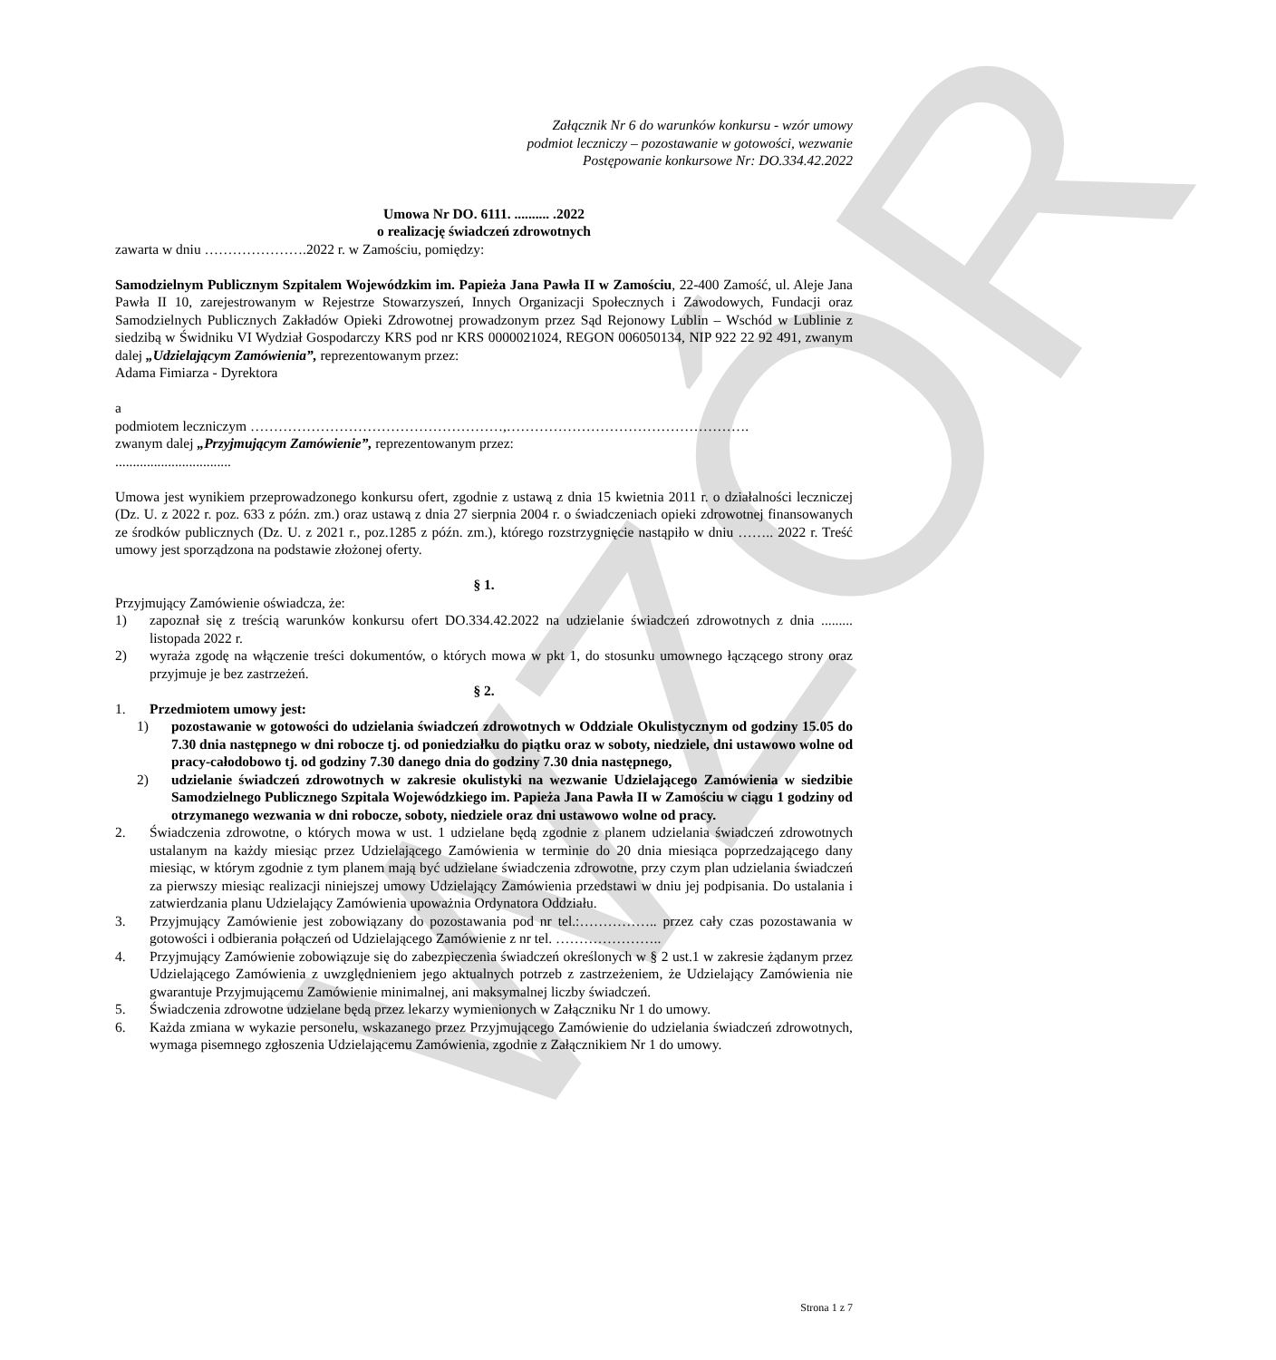WZÓR
Załącznik Nr 6 do warunków konkursu - wzór umowy
podmiot leczniczy – pozostawanie w gotowości, wezwanie
Postępowanie konkursowe Nr: DO.334.42.2022
Umowa Nr DO. 6111. .......... .2022
o realizację świadczeń zdrowotnych
zawarta w dniu ………………….2022 r. w Zamościu, pomiędzy:
Samodzielnym Publicznym Szpitalem Wojewódzkim im. Papieża Jana Pawła II w Zamościu, 22-400 Zamość, ul. Aleje Jana Pawła II 10, zarejestrowanym w Rejestrze Stowarzyszeń, Innych Organizacji Społecznych i Zawodowych, Fundacji oraz Samodzielnych Publicznych Zakładów Opieki Zdrowotnej prowadzonym przez Sąd Rejonowy Lublin – Wschód w Lublinie z siedzibą w Świdniku VI Wydział Gospodarczy KRS pod nr KRS 0000021024, REGON 006050134, NIP 922 22 92 491, zwanym dalej „Udzielającym Zamówienia”, reprezentowanym przez:
Adama Fimiarza - Dyrektora
a
podmiotem leczniczym ………………………………………………,…………………………………………….
zwanym dalej „Przyjmującym Zamówienie”, reprezentowanym przez:
.................................
Umowa jest wynikiem przeprowadzonego konkursu ofert, zgodnie z ustawą z dnia 15 kwietnia 2011 r. o działalności leczniczej (Dz. U. z 2022 r. poz. 633 z późn. zm.) oraz ustawą z dnia 27 sierpnia 2004 r. o świadczeniach opieki zdrowotnej finansowanych ze środków publicznych (Dz. U. z 2021 r., poz.1285 z późn. zm.), którego rozstrzygnięcie nastąpiło w dniu …….. 2022 r. Treść umowy jest sporządzona na podstawie złożonej oferty.
§ 1.
Przyjmujący Zamówienie oświadcza, że:
1) zapoznał się z treścią warunków konkursu ofert DO.334.42.2022 na udzielanie świadczeń zdrowotnych z dnia ......... listopada 2022 r.
2) wyraża zgodę na włączenie treści dokumentów, o których mowa w pkt 1, do stosunku umownego łączącego strony oraz przyjmuje je bez zastrzeżeń.
§ 2.
1. Przedmiotem umowy jest:
1) pozostawanie w gotowości do udzielania świadczeń zdrowotnych w Oddziale Okulistycznym od godziny 15.05 do 7.30 dnia następnego w dni robocze tj. od poniedziałku do piątku oraz w soboty, niedziele, dni ustawowo wolne od pracy-całodobowo tj. od godziny 7.30 danego dnia do godziny 7.30 dnia następnego,
2) udzielanie świadczeń zdrowotnych w zakresie okulistyki na wezwanie Udzielającego Zamówienia w siedzibie Samodzielnego Publicznego Szpitala Wojewódzkiego im. Papieża Jana Pawła II w Zamościu w ciągu 1 godziny od otrzymanego wezwania w dni robocze, soboty, niedziele oraz dni ustawowo wolne od pracy.
2. Świadczenia zdrowotne, o których mowa w ust. 1 udzielane będą zgodnie z planem udzielania świadczeń zdrowotnych ustalanym na każdy miesiąc przez Udzielającego Zamówienia w terminie do 20 dnia miesiąca poprzedzającego dany miesiąc, w którym zgodnie z tym planem mają być udzielane świadczenia zdrowotne, przy czym plan udzielania świadczeń za pierwszy miesiąc realizacji niniejszej umowy Udzielający Zamówienia przedstawi w dniu jej podpisania. Do ustalania i zatwierdzania planu Udzielający Zamówienia upoważnia Ordynatora Oddziału.
3. Przyjmujący Zamówienie jest zobowiązany do pozostawania pod nr tel.:…………….. przez cały czas pozostawania w gotowości i odbierania połączeń od Udzielającego Zamówienie z nr tel. …………………..
4. Przyjmujący Zamówienie zobowiązuje się do zabezpieczenia świadczeń określonych w § 2 ust.1 w zakresie żądanym przez Udzielającego Zamówienia z uwzględnieniem jego aktualnych potrzeb z zastrzeżeniem, że Udzielający Zamówienia nie gwarantuje Przyjmującemu Zamówienie minimalnej, ani maksymalnej liczby świadczeń.
5. Świadczenia zdrowotne udzielane będą przez lekarzy wymienionych w Załączniku Nr 1 do umowy.
6. Każda zmiana w wykazie personelu, wskazanego przez Przyjmującego Zamówienie do udzielania świadczeń zdrowotnych, wymaga pisemnego zgłoszenia Udzielającemu Zamówienia, zgodnie z Załącznikiem Nr 1 do umowy.
Strona 1 z 7